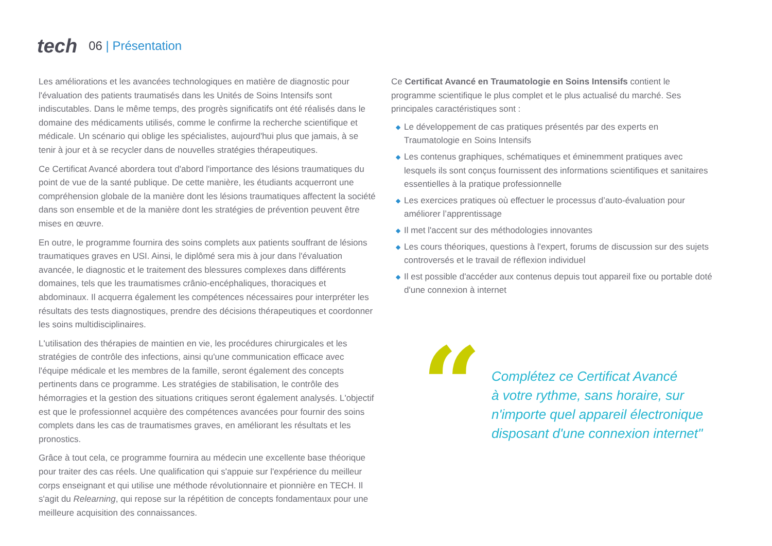tech
06 | Présentation
Les améliorations et les avancées technologiques en matière de diagnostic pour l'évaluation des patients traumatisés dans les Unités de Soins Intensifs sont indiscutables. Dans le même temps, des progrès significatifs ont été réalisés dans le domaine des médicaments utilisés, comme le confirme la recherche scientifique et médicale. Un scénario qui oblige les spécialistes, aujourd'hui plus que jamais, à se tenir à jour et à se recycler dans de nouvelles stratégies thérapeutiques.
Ce Certificat Avancé abordera tout d'abord l'importance des lésions traumatiques du point de vue de la santé publique. De cette manière, les étudiants acquerront une compréhension globale de la manière dont les lésions traumatiques affectent la société dans son ensemble et de la manière dont les stratégies de prévention peuvent être mises en œuvre.
En outre, le programme fournira des soins complets aux patients souffrant de lésions traumatiques graves en USI. Ainsi, le diplômé sera mis à jour dans l'évaluation avancée, le diagnostic et le traitement des blessures complexes dans différents domaines, tels que les traumatismes crânio-encéphaliques, thoraciques et abdominaux. Il acquerra également les compétences nécessaires pour interpréter les résultats des tests diagnostiques, prendre des décisions thérapeutiques et coordonner les soins multidisciplinaires.
L'utilisation des thérapies de maintien en vie, les procédures chirurgicales et les stratégies de contrôle des infections, ainsi qu'une communication efficace avec l'équipe médicale et les membres de la famille, seront également des concepts pertinents dans ce programme. Les stratégies de stabilisation, le contrôle des hémorragies et la gestion des situations critiques seront également analysés. L'objectif est que le professionnel acquière des compétences avancées pour fournir des soins complets dans les cas de traumatismes graves, en améliorant les résultats et les pronostics.
Grâce à tout cela, ce programme fournira au médecin une excellente base théorique pour traiter des cas réels. Une qualification qui s'appuie sur l'expérience du meilleur corps enseignant et qui utilise une méthode révolutionnaire et pionnière en TECH. Il s'agit du Relearning, qui repose sur la répétition de concepts fondamentaux pour une meilleure acquisition des connaissances.
Ce Certificat Avancé en Traumatologie en Soins Intensifs contient le programme scientifique le plus complet et le plus actualisé du marché. Ses principales caractéristiques sont :
◆ Le développement de cas pratiques présentés par des experts en Traumatologie en Soins Intensifs
◆ Les contenus graphiques, schématiques et éminemment pratiques avec lesquels ils sont conçus fournissent des informations scientifiques et sanitaires essentielles à la pratique professionnelle
◆ Les exercices pratiques où effectuer le processus d’auto-évaluation pour améliorer l’apprentissage
◆ Il met l'accent sur des méthodologies innovantes
◆ Les cours théoriques, questions à l'expert, forums de discussion sur des sujets controversés et le travail de réflexion individuel
◆ Il est possible d'accéder aux contenus depuis tout appareil fixe ou portable doté d'une connexion à internet
“
Complétez ce Certificat Avancé
à votre rythme, sans horaire, sur
n'importe quel appareil électronique
disposant d'une connexion internet"